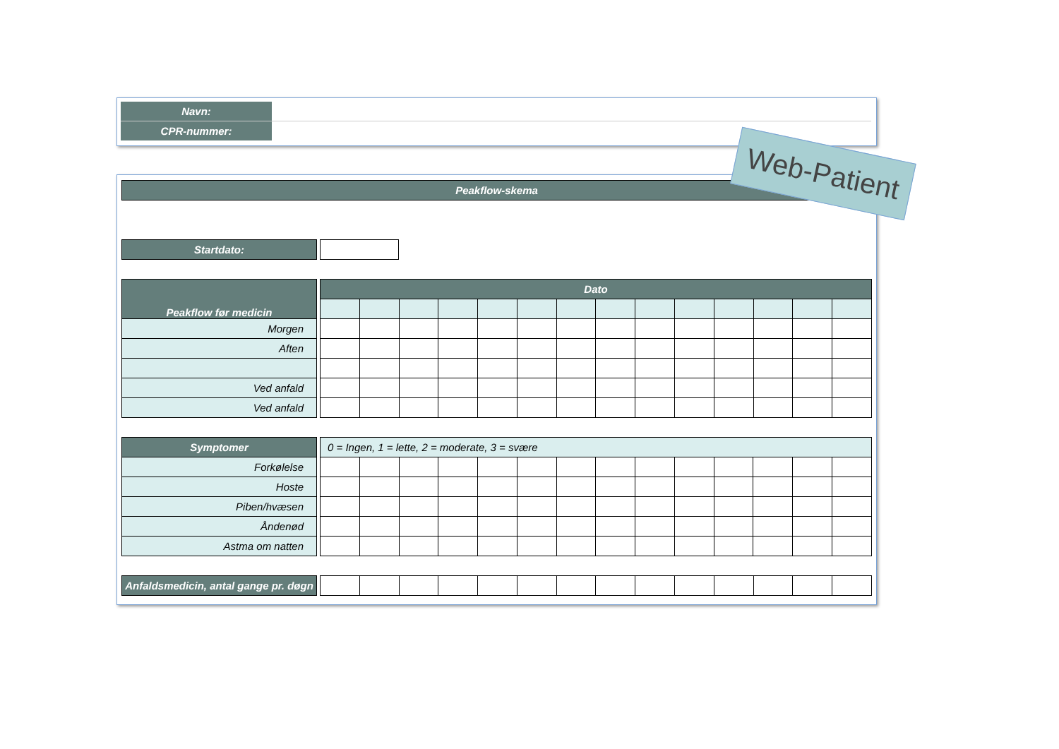| Navn: | |
| CPR-nummer: | |
| Peakflow-skema |
| Startdato: | | |
| Peakflow før medicin | | Dato | | | | | | | | | | | | | |
| Morgen | | | | | | | | | | | | | | | |
| Aften | | | | | | | | | | | | | | | |
| Ved anfald | | | | | | | | | | | | | | | |
| Ved anfald | | | | | | | | | | | | | | | |
| Symptomer | | 0 = Ingen, 1 = lette, 2 = moderate, 3 = svære | | | | | | | | | | | | | |
| Forkølelse | | | | | | | | | | | | | | | |
| Hoste | | | | | | | | | | | | | | | |
| Piben/hvæsen | | | | | | | | | | | | | | | |
| Åndenød | | | | | | | | | | | | | | | |
| Astma om natten | | | | | | | | | | | | | | | |
| Anfaldsmedicin, antal gange pr. døgn | | | | | | | | | | | | | | | |
Web-Patient